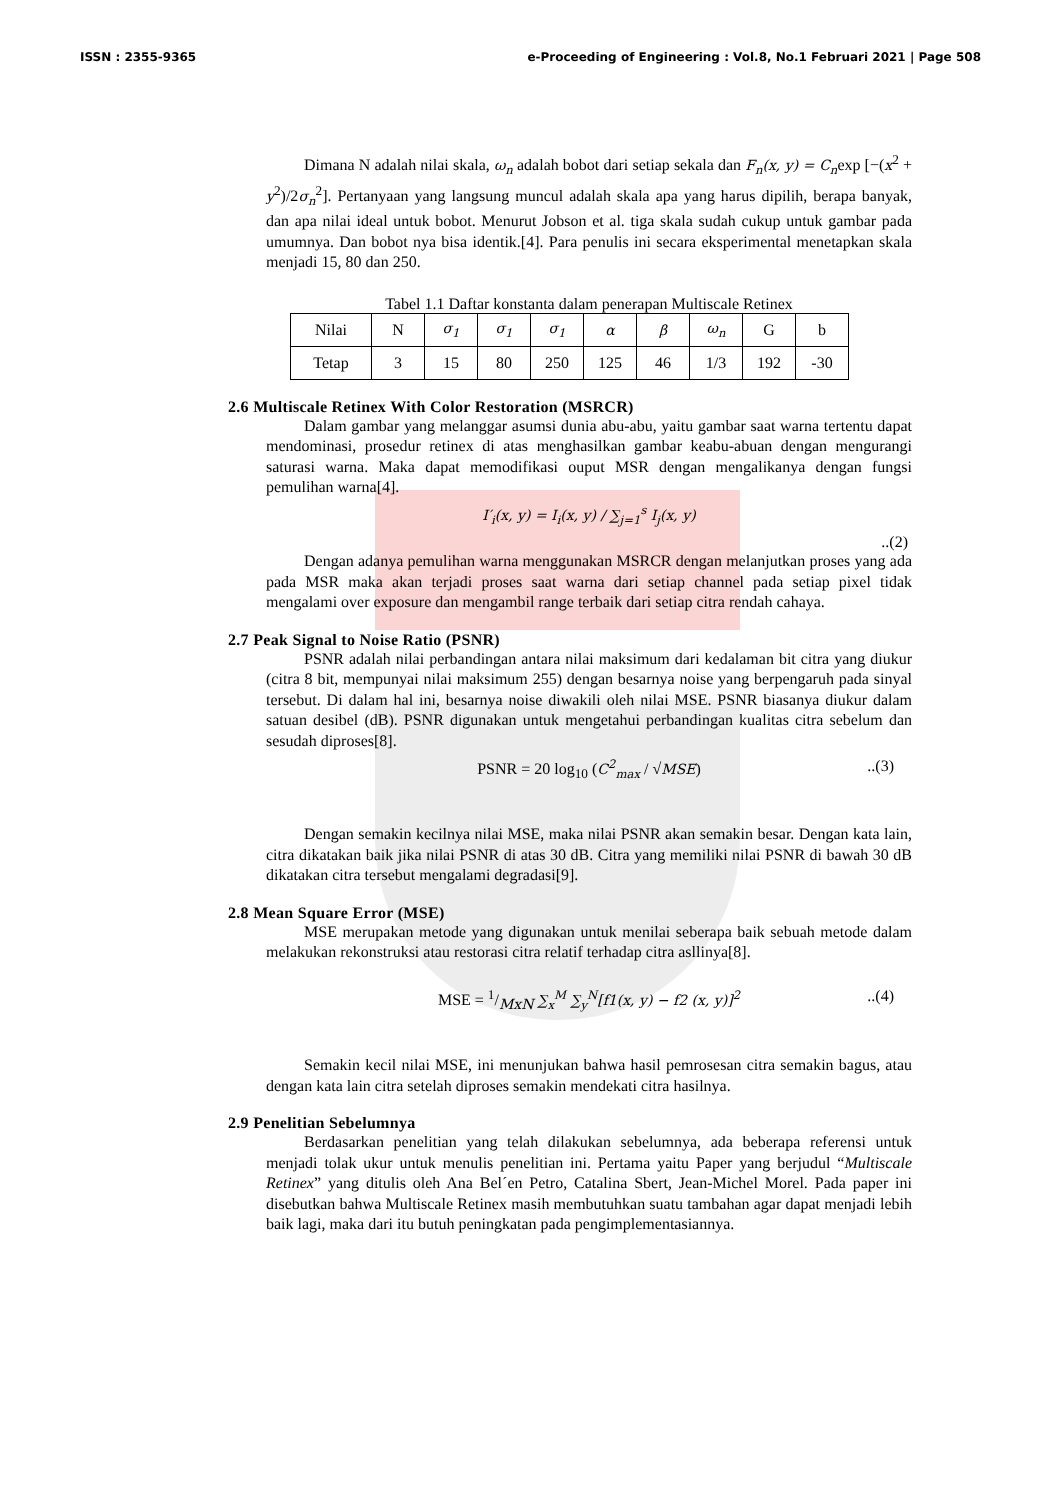ISSN : 2355-9365 e-Proceeding of Engineering : Vol.8, No.1 Februari 2021 | Page 508
Dimana N adalah nilai skala, ω<sub>n</sub> adalah bobot dari setiap sekala dan F<sub>n</sub>(x, y) = C<sub>n</sub>exp [−(x<sup>2</sup> + y<sup>2</sup>)/2σ<sub>n</sub><sup>2</sup>]. Pertanyaan yang langsung muncul adalah skala apa yang harus dipilih, berapa banyak, dan apa nilai ideal untuk bobot. Menurut Jobson et al. tiga skala sudah cukup untuk gambar pada umumnya. Dan bobot nya bisa identik.[4]. Para penulis ini secara eksperimental menetapkan skala menjadi 15, 80 dan 250.
Tabel 1.1 Daftar konstanta dalam penerapan Multiscale Retinex
| Nilai | N | σ<sub>1</sub> | σ<sub>1</sub> | σ<sub>1</sub> | α | β | ω<sub>n</sub> | G | b |
| Tetap | 3 | 15 | 80 | 250 | 125 | 46 | 1/3 | 192 | -30 |
2.6 Multiscale Retinex With Color Restoration (MSRCR)
Dalam gambar yang melanggar asumsi dunia abu-abu, yaitu gambar saat warna tertentu dapat mendominasi, prosedur retinex di atas menghasilkan gambar keabu-abuan dengan mengurangi saturasi warna. Maka dapat memodifikasi ouput MSR dengan mengalikanya dengan fungsi pemulihan warna[4].
I′<sub>i</sub>(x, y) = I<sub>i</sub>(x, y) / ∑<sub>j=1</sub><sup>s</sup> I<sub>j</sub>(x, y)
..(2)
Dengan adanya pemulihan warna menggunakan MSRCR dengan melanjutkan proses yang ada pada MSR maka akan terjadi proses saat warna dari setiap channel pada setiap pixel tidak mengalami over exposure dan mengambil range terbaik dari setiap citra rendah cahaya.
2.7 Peak Signal to Noise Ratio (PSNR)
PSNR adalah nilai perbandingan antara nilai maksimum dari kedalaman bit citra yang diukur (citra 8 bit, mempunyai nilai maksimum 255) dengan besarnya noise yang berpengaruh pada sinyal tersebut. Di dalam hal ini, besarnya noise diwakili oleh nilai MSE. PSNR biasanya diukur dalam satuan desibel (dB). PSNR digunakan untuk mengetahui perbandingan kualitas citra sebelum dan sesudah diproses[8].
PSNR = 20 log<sub>10</sub> (C<sup>2</sup><sub>max</sub> / √MSE)..(3)
Dengan semakin kecilnya nilai MSE, maka nilai PSNR akan semakin besar. Dengan kata lain, citra dikatakan baik jika nilai PSNR di atas 30 dB. Citra yang memiliki nilai PSNR di bawah 30 dB dikatakan citra tersebut mengalami degradasi[9].
2.8 Mean Square Error (MSE)
MSE merupakan metode yang digunakan untuk menilai seberapa baik sebuah metode dalam melakukan rekonstruksi atau restorasi citra relatif terhadap citra asllinya[8].
MSE = 1/MxN ∑<sub>x</sub><sup>M</sup> ∑<sub>y</sub><sup>N</sup>[f1(x, y) − f2 (x, y)]<sup>2</sup>..(4)
Semakin kecil nilai MSE, ini menunjukan bahwa hasil pemrosesan citra semakin bagus, atau dengan kata lain citra setelah diproses semakin mendekati citra hasilnya.
2.9 Penelitian Sebelumnya
Berdasarkan penelitian yang telah dilakukan sebelumnya, ada beberapa referensi untuk menjadi tolak ukur untuk menulis penelitian ini. Pertama yaitu Paper yang berjudul “Multiscale Retinex” yang ditulis oleh Ana Bel´en Petro, Catalina Sbert, Jean-Michel Morel. Pada paper ini disebutkan bahwa Multiscale Retinex masih membutuhkan suatu tambahan agar dapat menjadi lebih baik lagi, maka dari itu butuh peningkatan pada pengimplementasiannya.